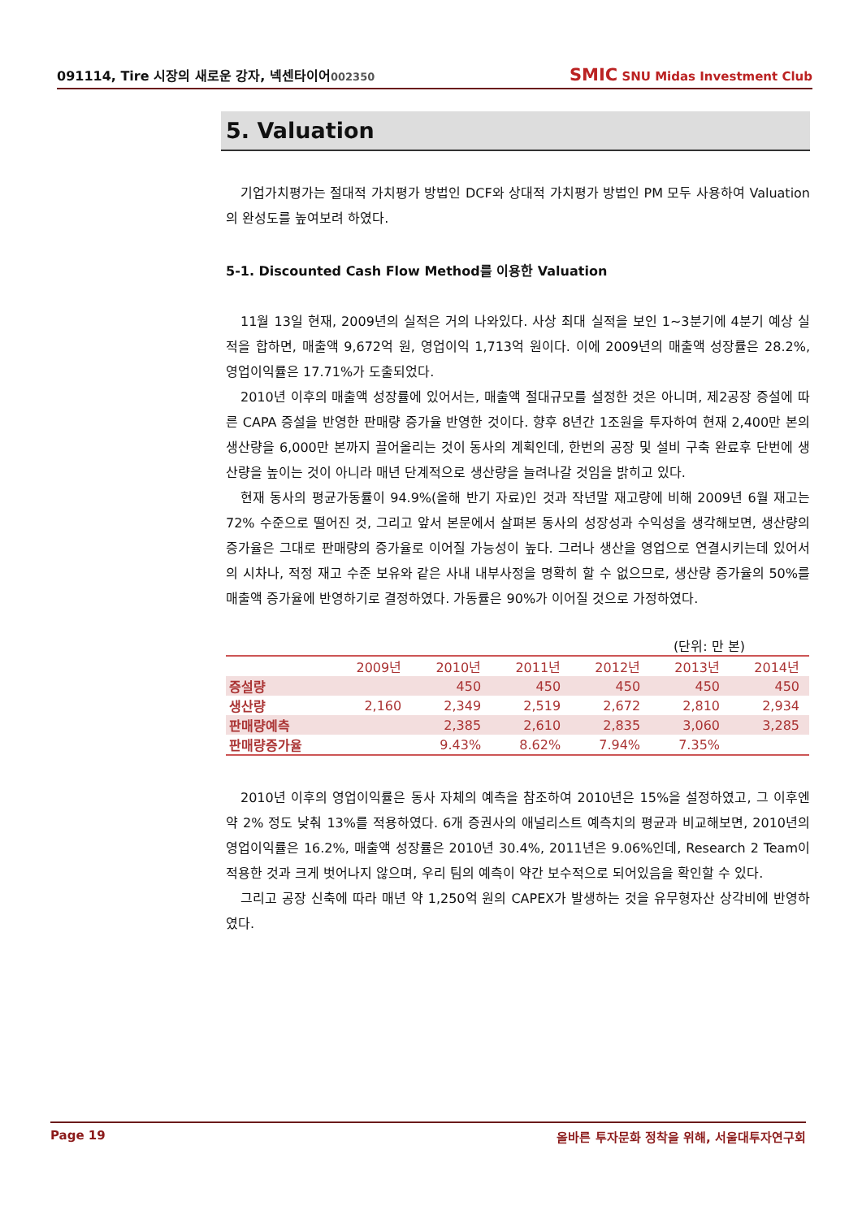091114, Tire 시장의 새로운 강자, 넥센타이어002350
SMIC SNU Midas Investment Club
5. Valuation
기업가치평가는 절대적 가치평가 방법인 DCF와 상대적 가치평가 방법인 PM 모두 사용하여 Valuation의 완성도를 높여보려 하였다.
5-1. Discounted Cash Flow Method를 이용한 Valuation
11월 13일 현재, 2009년의 실적은 거의 나와있다. 사상 최대 실적을 보인 1~3분기에 4분기 예상 실적을 합하면, 매출액 9,672억 원, 영업이익 1,713억 원이다. 이에 2009년의 매출액 성장률은 28.2%, 영업이익률은 17.71%가 도출되었다.
2010년 이후의 매출액 성장률에 있어서는, 매출액 절대규모를 설정한 것은 아니며, 제2공장 증설에 따른 CAPA 증설을 반영한 판매량 증가율 반영한 것이다. 향후 8년간 1조원을 투자하여 현재 2,400만 본의 생산량을 6,000만 본까지 끌어올리는 것이 동사의 계획인데, 한번의 공장 및 설비 구축 완료후 단번에 생산량을 높이는 것이 아니라 매년 단계적으로 생산량을 늘려나갈 것임을 밝히고 있다.
현재 동사의 평균가동률이 94.9%(올해 반기 자료)인 것과 작년말 재고량에 비해 2009년 6월 재고는 72% 수준으로 떨어진 것, 그리고 앞서 본문에서 살펴본 동사의 성장성과 수익성을 생각해보면, 생산량의 증가율은 그대로 판매량의 증가율로 이어질 가능성이 높다. 그러나 생산을 영업으로 연결시키는데 있어서의 시차나, 적정 재고 수준 보유와 같은 사내 내부사정을 명확히 할 수 없으므로, 생산량 증가율의 50%를 매출액 증가율에 반영하기로 결정하였다. 가동률은 90%가 이어질 것으로 가정하였다.
(단위: 만 본)
| | 2009년 | 2010년 | 2011년 | 2012년 | 2013년 | 2014년 |
| --- | --- | --- | --- | --- | --- | --- |
| 증설량 | | 450 | 450 | 450 | 450 | 450 |
| 생산량 | 2,160 | 2,349 | 2,519 | 2,672 | 2,810 | 2,934 |
| 판매량예측 | | 2,385 | 2,610 | 2,835 | 3,060 | 3,285 |
| 판매량증가율 | | 9.43% | 8.62% | 7.94% | 7.35% | |
2010년 이후의 영업이익률은 동사 자체의 예측을 참조하여 2010년은 15%을 설정하였고, 그 이후엔 약 2% 정도 낮춰 13%를 적용하였다. 6개 증권사의 애널리스트 예측치의 평균과 비교해보면, 2010년의 영업이익률은 16.2%, 매출액 성장률은 2010년 30.4%, 2011년은 9.06%인데, Research 2 Team이 적용한 것과 크게 벗어나지 않으며, 우리 팀의 예측이 약간 보수적으로 되어있음을 확인할 수 있다.
그리고 공장 신축에 따라 매년 약 1,250억 원의 CAPEX가 발생하는 것을 유무형자산 상각비에 반영하였다.
Page 19 올바른 투자문화 정착을 위해, 서울대투자연구회